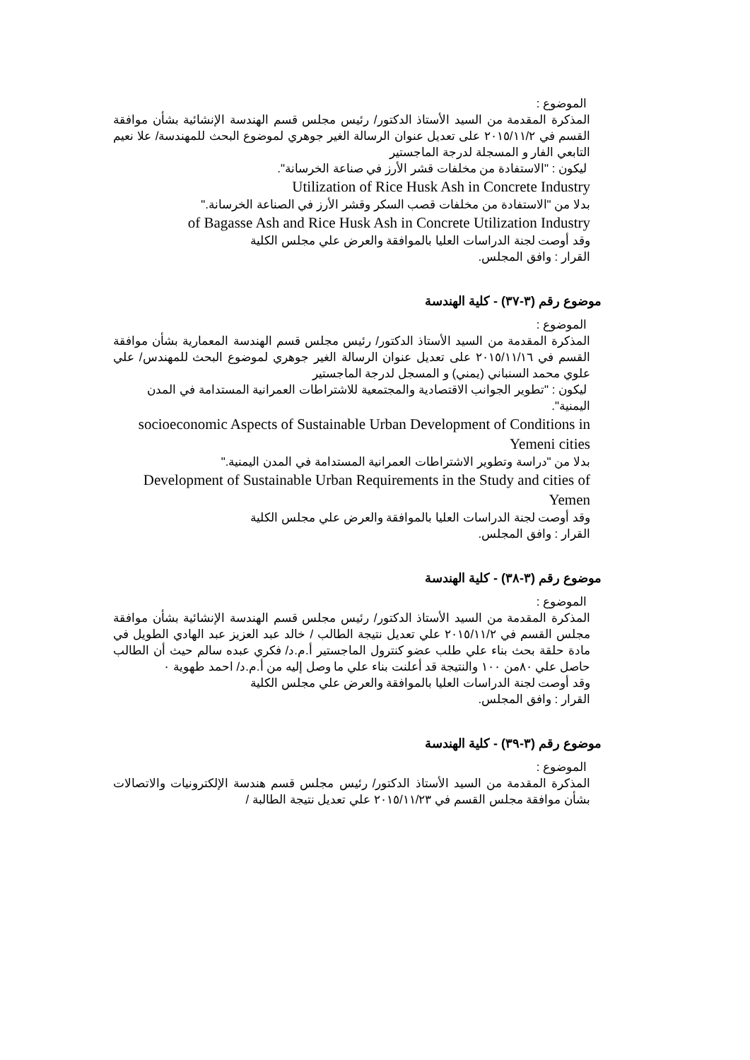الموضوع :
المذكرة المقدمة من السيد الأستاذ الدكتور/ رئيس مجلس قسم الهندسة الإنشائية بشأن موافقة القسم في ٢٠١٥/١١/٢ على تعديل عنوان الرسالة الغير جوهري لموضوع البحث للمهندسة/ علا نعيم التابعي الفار و المسجلة لدرجة الماجستير
ليكون : "الاستفادة من مخلفات قشر الأرز في صناعة الخرسانة".
Utilization of Rice Husk Ash in Concrete Industry
بدلا من "الاستفادة من مخلفات قصب السكر وقشر الأرز في الصناعة الخرسانة."
of Bagasse Ash and Rice Husk Ash in Concrete Utilization Industry
وقد أوصت لجنة الدراسات العليا بالموافقة والعرض علي مجلس الكلية
القرار : وافق المجلس.
موضوع رقم (٣-٣٧) - كلية الهندسة
الموضوع :
المذكرة المقدمة من السيد الأستاذ الدكتور/ رئيس مجلس قسم الهندسة المعمارية بشأن موافقة القسم في ٢٠١٥/١١/١٦ على تعديل عنوان الرسالة الغير جوهري لموضوع البحث للمهندس/ علي علوي محمد السنباني (يمني) و المسجل لدرجة الماجستير
ليكون : "تطوير الجوانب الاقتصادية والمجتمعية للاشتراطات العمرانية المستدامة في المدن اليمنية".
socioeconomic Aspects of Sustainable Urban Development of Conditions in Yemeni cities
بدلا من "دراسة وتطوير الاشتراطات العمرانية المستدامة في المدن اليمنية."
Development of Sustainable Urban Requirements in the Study and cities of Yemen
وقد أوصت لجنة الدراسات العليا بالموافقة والعرض علي مجلس الكلية
القرار : وافق المجلس.
موضوع رقم (٣-٣٨) - كلية الهندسة
الموضوع :
المذكرة المقدمة من السيد الأستاذ الدكتور/ رئيس مجلس قسم الهندسة الإنشائية بشأن موافقة مجلس القسم في ٢٠١٥/١١/٢ علي تعديل نتيجة الطالب / خالد عبد العزيز عبد الهادي الطويل في مادة حلقة بحث بناء علي طلب عضو كنترول الماجستير أ.م.د/ فكري عبده سالم حيث أن الطالب حاصل علي ٨٠من ١٠٠ والنتيجة قد أعلنت بناء علي ما وصل إليه من أ.م.د/ احمد طهوية ٠
وقد أوصت لجنة الدراسات العليا بالموافقة والعرض علي مجلس الكلية
القرار : وافق المجلس.
موضوع رقم (٣-٣٩) - كلية الهندسة
الموضوع :
المذكرة المقدمة من السيد الأستاذ الدكتور/ رئيس مجلس قسم هندسة الإلكترونيات والاتصالات بشأن موافقة مجلس القسم في ٢٠١٥/١١/٢٣ علي تعديل نتيجة الطالبة /